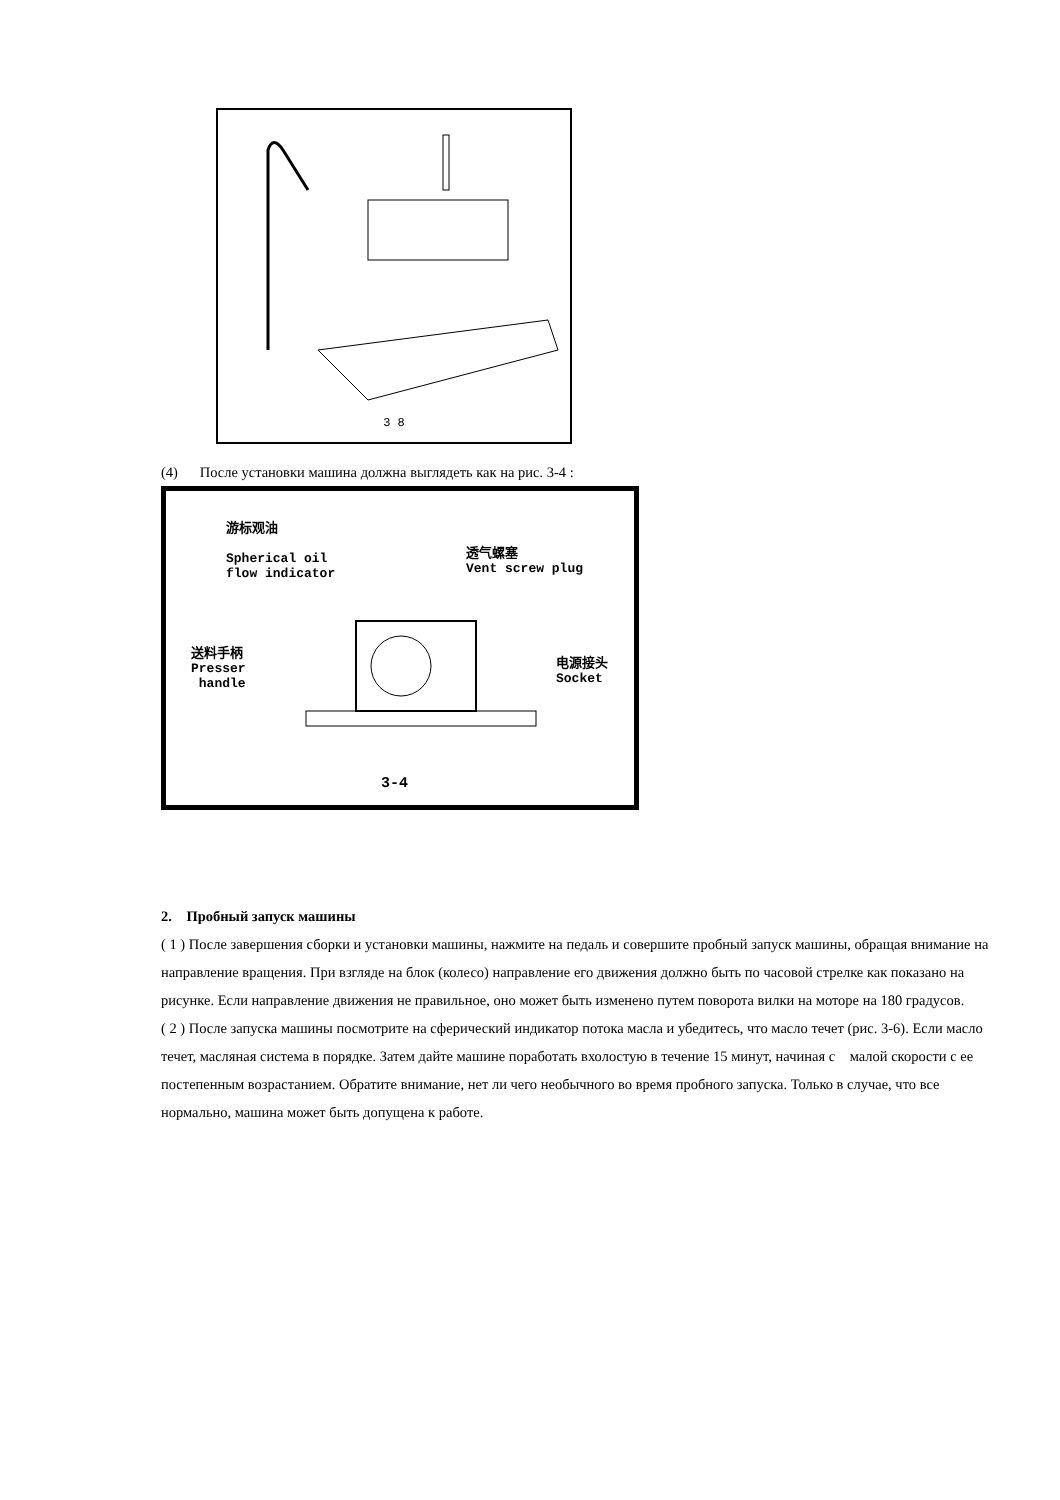3 8
(4) После установки машина должна выглядеть как на рис. 3-4 :
游标观油
Spherical oil
flow indicator
透气螺塞
Vent screw plug
送料手柄
Presser
handle
电源接头
Socket
3-4
2. Пробный запуск машины
( 1 ) После завершения сборки и установки машины, нажмите на педаль и совершите пробный запуск машины, обращая внимание на направление вращения. При взгляде на блок (колесо) направление его движения должно быть по часовой стрелке как показано на рисунке. Если направление движения не правильное, оно может быть изменено путем поворота вилки на моторе на 180 градусов.
( 2 ) После запуска машины посмотрите на сферический индикатор потока масла и убедитесь, что масло течет (рис. 3-6). Если масло течет, масляная система в порядке. Затем дайте машине поработать вхолостую в течение 15 минут, начиная с малой скорости с ее постепенным возрастанием. Обратите внимание, нет ли чего необычного во время пробного запуска. Только в случае, что все нормально, машина может быть допущена к работе.